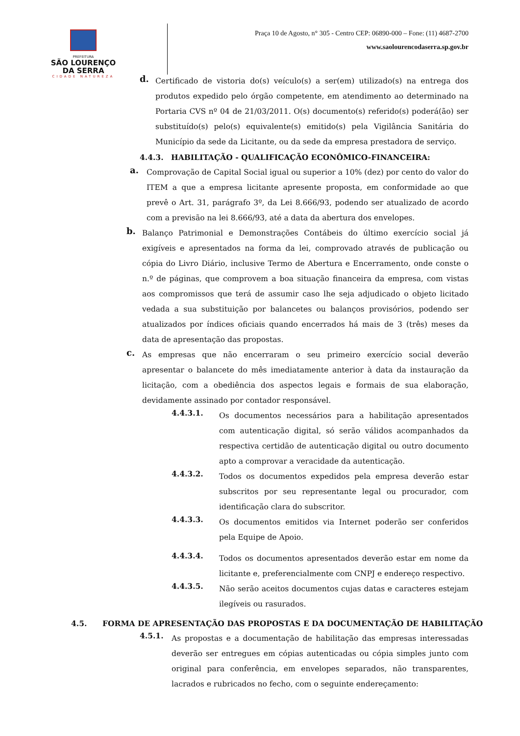PREFEITURA
SÃO LOURENÇO
DA SERRA
CIDADE NATUREZA
Praça 10 de Agosto, n° 305 - Centro CEP: 06890-000 – Fone: (11) 4687-2700
www.saolourencodaserra.sp.gov.br
d.
Certificado de vistoria do(s) veículo(s) a ser(em) utilizado(s) na entrega dos produtos expedido pelo órgão competente, em atendimento ao determinado na Portaria CVS nº 04 de 21/03/2011. O(s) documento(s) referido(s) poderá(ão) ser substituído(s) pelo(s) equivalente(s) emitido(s) pela Vigilância Sanitária do Município da sede da Licitante, ou da sede da empresa prestadora de serviço.
4.4.3. HABILITAÇÃO - QUALIFICAÇÃO ECONÔMICO-FINANCEIRA:
a.
Comprovação de Capital Social igual ou superior a 10% (dez) por cento do valor do ITEM a que a empresa licitante apresente proposta, em conformidade ao que prevê o Art. 31, parágrafo 3º, da Lei 8.666/93, podendo ser atualizado de acordo com a previsão na lei 8.666/93, até a data da abertura dos envelopes.
b.
Balanço Patrimonial e Demonstrações Contábeis do último exercício social já exigíveis e apresentados na forma da lei, comprovado através de publicação ou cópia do Livro Diário, inclusive Termo de Abertura e Encerramento, onde conste o n.º de páginas, que comprovem a boa situação financeira da empresa, com vistas aos compromissos que terá de assumir caso lhe seja adjudicado o objeto licitado vedada a sua substituição por balancetes ou balanços provisórios, podendo ser atualizados por índices oficiais quando encerrados há mais de 3 (três) meses da data de apresentação das propostas.
c.
As empresas que não encerraram o seu primeiro exercício social deverão apresentar o balancete do mês imediatamente anterior à data da instauração da licitação, com a obediência dos aspectos legais e formais de sua elaboração, devidamente assinado por contador responsável.
4.4.3.1.
Os documentos necessários para a habilitação apresentados com autenticação digital, só serão válidos acompanhados da respectiva certidão de autenticação digital ou outro documento apto a comprovar a veracidade da autenticação.
4.4.3.2.
Todos os documentos expedidos pela empresa deverão estar subscritos por seu representante legal ou procurador, com identificação clara do subscritor.
4.4.3.3.
Os documentos emitidos via Internet poderão ser conferidos pela Equipe de Apoio.
4.4.3.4.
Todos os documentos apresentados deverão estar em nome da licitante e, preferencialmente com CNPJ e endereço respectivo.
4.4.3.5.
Não serão aceitos documentos cujas datas e caracteres estejam ilegíveis ou rasurados.
4.5. FORMA DE APRESENTAÇÃO DAS PROPOSTAS E DA DOCUMENTAÇÃO DE HABILITAÇÃO
4.5.1.
As propostas e a documentação de habilitação das empresas interessadas deverão ser entregues em cópias autenticadas ou cópia simples junto com original para conferência, em envelopes separados, não transparentes, lacrados e rubricados no fecho, com o seguinte endereçamento: